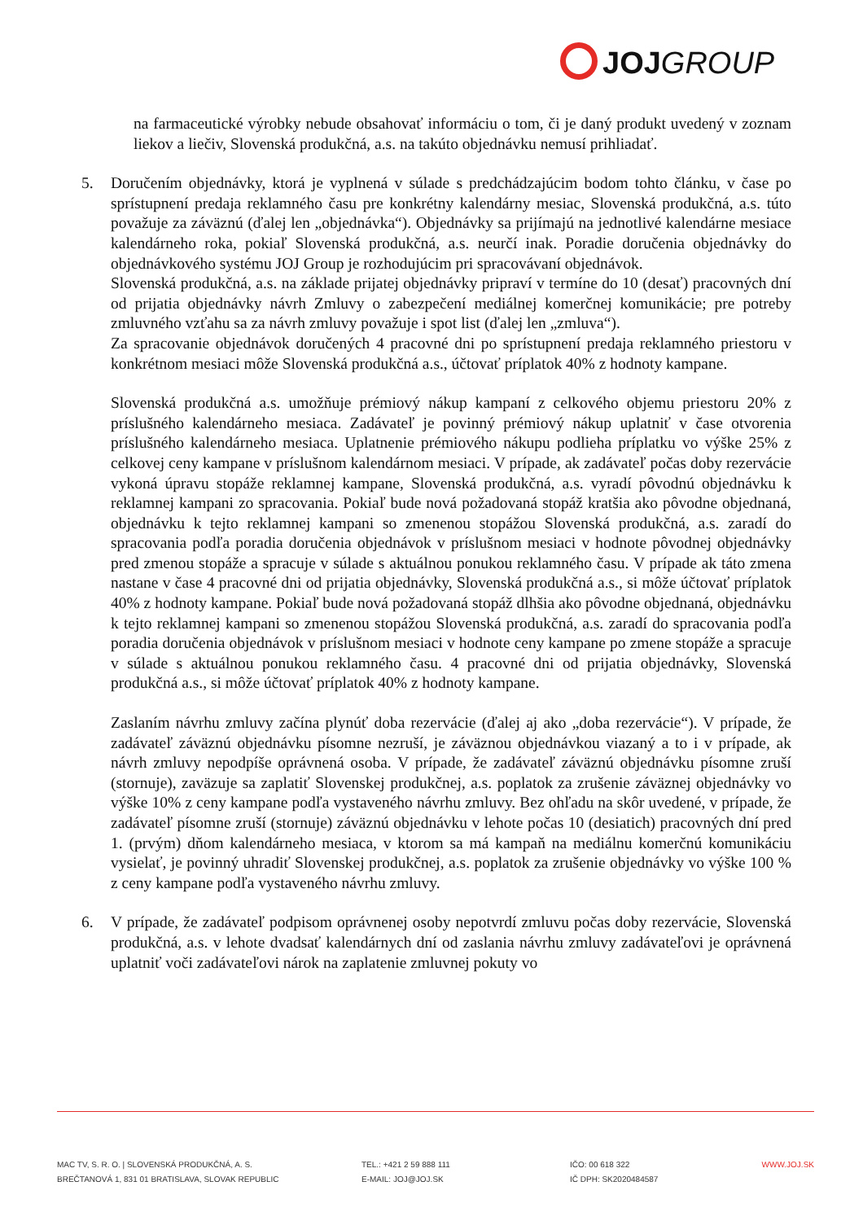JOJ GROUP
na farmaceutické výrobky nebude obsahovať informáciu o tom, či je daný produkt uvedený v zoznam liekov a liečiv, Slovenská produkčná, a.s. na takúto objednávku nemusí prihliadať.
5. Doručením objednávky, ktorá je vyplnená v súlade s predchádzajúcim bodom tohto článku, v čase po sprístupnení predaja reklamného času pre konkrétny kalendárny mesiac, Slovenská produkčná, a.s. túto považuje za záväznú (ďalej len „objednávka“). Objednávky sa prijímajú na jednotlivé kalendárne mesiace kalendárneho roka, pokiaľ Slovenská produkčná, a.s. neurčí inak. Poradie doručenia objednávky do objednávkového systému JOJ Group je rozhodujúcim pri spracovávaní objednávok.
Slovenská produkčná, a.s. na základe prijatej objednávky pripraví v termíne do 10 (desať) pracovných dní od prijatia objednávky návrh Zmluvy o zabezpečení mediálnej komerčnej komunikácie; pre potreby zmluvného vzťahu sa za návrh zmluvy považuje i spot list (ďalej len „zmluva“).
Za spracovanie objednávok doručených 4 pracovné dni po sprístupnení predaja reklamného priestoru v konkrétnom mesiaci môže Slovenská produkčná a.s., účtovať príplatok 40% z hodnoty kampane.
Slovenská produkčná a.s. umožňuje prémiový nákup kampaní z celkového objemu priestoru 20% z príslušného kalendárneho mesiaca. Zadávateľ je povinný prémiový nákup uplatniť v čase otvorenia príslušného kalendárneho mesiaca. Uplatnenie prémiového nákupu podlieha príplatku vo výške 25% z celkovej ceny kampane v príslušnom kalendárnom mesiaci. V prípade, ak zadávateľ počas doby rezervácie vykoná úpravu stopáže reklamnej kampane, Slovenská produkčná, a.s. vyradí pôvodnú objednávku k reklamnej kampani zo spracovania. Pokiaľ bude nová požadovaná stopáž kratšia ako pôvodne objednaná, objednávku k tejto reklamnej kampani so zmenenou stopážou Slovenská produkčná, a.s. zaradí do spracovania podľa poradia doručenia objednávok v príslušnom mesiaci v hodnote pôvodnej objednávky pred zmenou stopáže a spracuje v súlade s aktuálnou ponukou reklamného času. V prípade ak táto zmena nastane v čase 4 pracovné dni od prijatia objednávky, Slovenská produkčná a.s., si môže účtovať príplatok 40% z hodnoty kampane. Pokiaľ bude nová požadovaná stopáž dlhšia ako pôvodne objednaná, objednávku k tejto reklamnej kampani so zmenenou stopážou Slovenská produkčná, a.s. zaradí do spracovania podľa poradia doručenia objednávok v príslušnom mesiaci v hodnote ceny kampane po zmene stopáže a spracuje v súlade s aktuálnou ponukou reklamného času. 4 pracovné dni od prijatia objednávky, Slovenská produkčná a.s., si môže účtovať príplatok 40% z hodnoty kampane.
Zaslaním návrhu zmluvy začína plynúť doba rezervácie (ďalej aj ako „doba rezervácie“). V prípade, že zadávateľ záväznú objednávku písomne nezruší, je záväznou objednávkou viazaný a to i v prípade, ak návrh zmluvy nepodpíše oprávnená osoba. V prípade, že zadávateľ záväznú objednávku písomne zruší (stornuje), zaväzuje sa zaplatiť Slovenskej produkčnej, a.s. poplatok za zrušenie záväznej objednávky vo výške 10% z ceny kampane podľa vystaveného návrhu zmluvy. Bez ohľadu na skôr uvedené, v prípade, že zadávateľ písomne zruší (stornuje) záväznú objednávku v lehote počas 10 (desiatich) pracovných dní pred 1. (prvým) dňom kalendárneho mesiaca, v ktorom sa má kampaň na mediálnu komerčnú komunikáciu vysielať, je povinný uhradiť Slovenskej produkčnej, a.s. poplatok za zrušenie objednávky vo výške 100 % z ceny kampane podľa vystaveného návrhu zmluvy.
6. V prípade, že zadávateľ podpisom oprávnenej osoby nepotvrdí zmluvu počas doby rezervácie, Slovenská produkčná, a.s. v lehote dvadsať kalendárnych dní od zaslania návrhu zmluvy zadávateľovi je oprávnená uplatniť voči zadávateľovi nárok na zaplatenie zmluvnej pokuty vo
MAC TV, S. R. O. | SLOVENSKÁ PRODUKČNÁ, A. S.
BREČTANOVÁ 1, 831 01 BRATISLAVA, SLOVAK REPUBLIC
TEL.: +421 2 59 888 111
E-MAIL: JOJ@JOJ.SK
IČO: 00 618 322
IČ DPH: SK2020484587
WWW.JOJ.SK